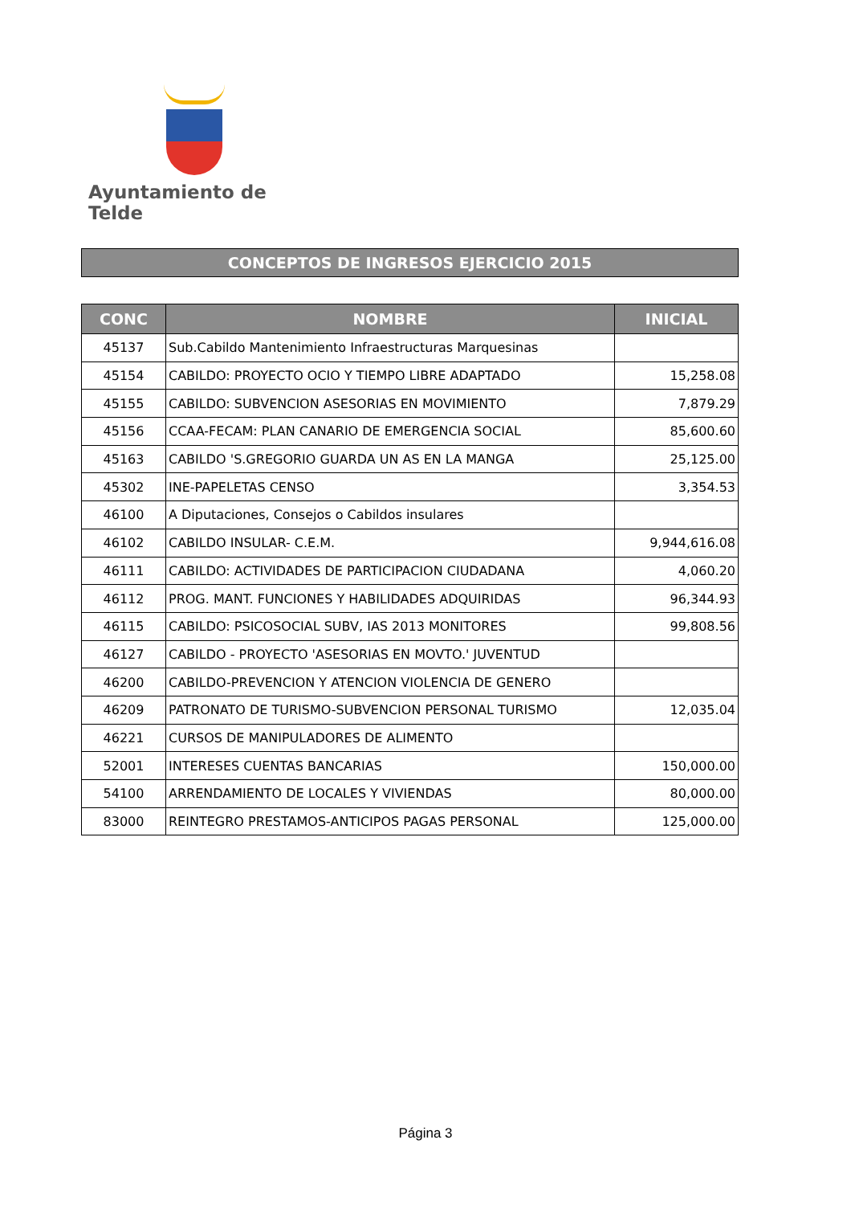Ayuntamiento de Telde
CONCEPTOS DE INGRESOS EJERCICIO 2015
| CONC | NOMBRE | INICIAL |
| --- | --- | --- |
| 45137 | Sub.Cabildo Mantenimiento Infraestructuras Marquesinas | |
| 45154 | CABILDO: PROYECTO OCIO Y TIEMPO LIBRE ADAPTADO | 15,258.08 |
| 45155 | CABILDO: SUBVENCION ASESORIAS EN MOVIMIENTO | 7,879.29 |
| 45156 | CCAA-FECAM: PLAN CANARIO DE EMERGENCIA SOCIAL | 85,600.60 |
| 45163 | CABILDO 'S.GREGORIO GUARDA UN AS EN LA MANGA | 25,125.00 |
| 45302 | INE-PAPELETAS CENSO | 3,354.53 |
| 46100 | A Diputaciones, Consejos o Cabildos insulares | |
| 46102 | CABILDO INSULAR- C.E.M. | 9,944,616.08 |
| 46111 | CABILDO: ACTIVIDADES DE PARTICIPACION CIUDADANA | 4,060.20 |
| 46112 | PROG. MANT. FUNCIONES Y HABILIDADES ADQUIRIDAS | 96,344.93 |
| 46115 | CABILDO: PSICOSOCIAL SUBV, IAS 2013 MONITORES | 99,808.56 |
| 46127 | CABILDO - PROYECTO 'ASESORIAS EN MOVTO.' JUVENTUD | |
| 46200 | CABILDO-PREVENCION Y ATENCION VIOLENCIA DE GENERO | |
| 46209 | PATRONATO DE TURISMO-SUBVENCION PERSONAL TURISMO | 12,035.04 |
| 46221 | CURSOS DE MANIPULADORES DE ALIMENTO | |
| 52001 | INTERESES CUENTAS BANCARIAS | 150,000.00 |
| 54100 | ARRENDAMIENTO DE LOCALES Y VIVIENDAS | 80,000.00 |
| 83000 | REINTEGRO PRESTAMOS-ANTICIPOS PAGAS PERSONAL | 125,000.00 |
Página 3